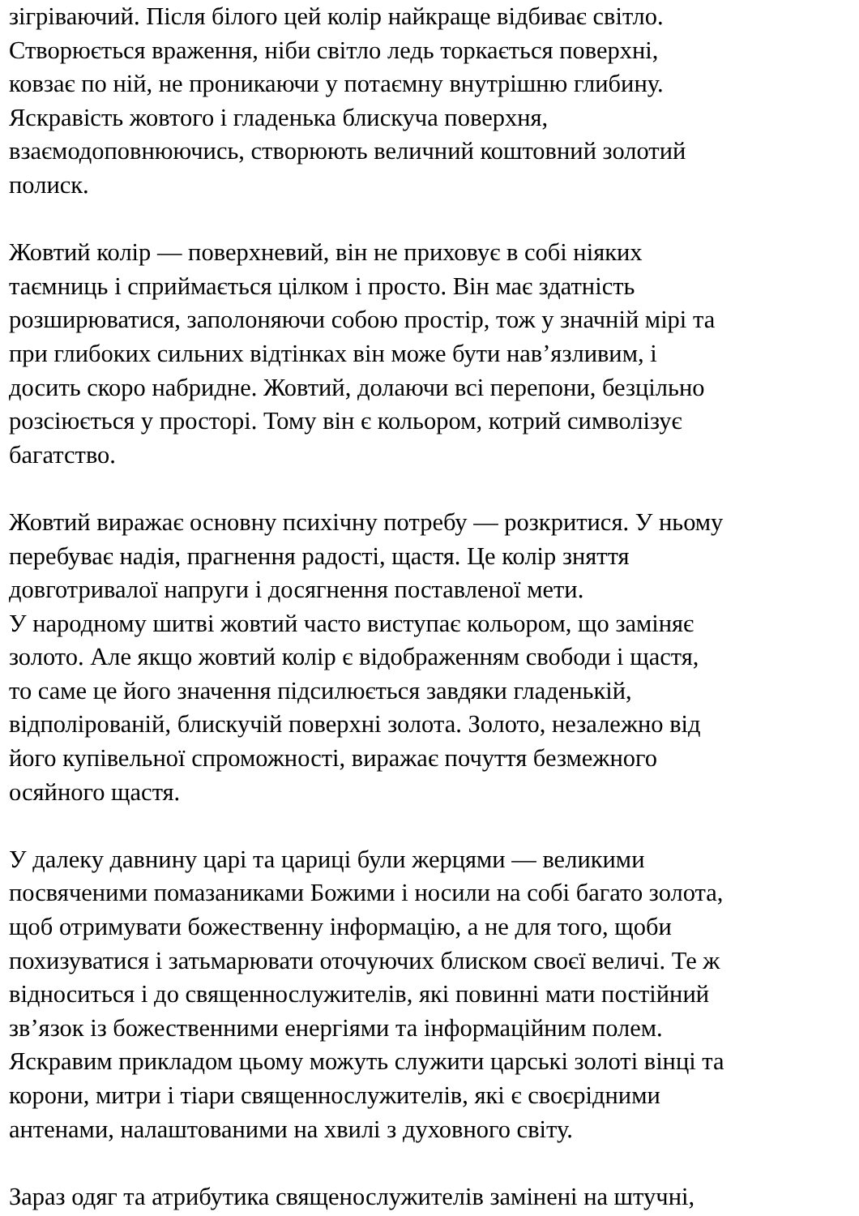зігріваючий. Після білого цей колір найкраще відбиває світло.
Створюється враження, ніби світло ледь торкається поверхні,
ковзає по ній, не проникаючи у потаємну внутрішню глибину.
Яскравість жовтого і гладенька блискуча поверхня,
взаємодоповнюючись, створюють величний коштовний золотий
полиск.
Жовтий колір — поверхневий, він не приховує в собі ніяких
таємниць і сприймається цілком і просто. Він має здатність
розширюватися, заполоняючи собою простір, тож у значній мірі та
при глибоких сильних відтінках він може бути нав’язливим, і
досить скоро набридне. Жовтий, долаючи всі перепони, безцільно
розсіюється у просторі. Тому він є кольором, котрий символізує
багатство.
Жовтий виражає основну психічну потребу — розкритися. У ньому
перебуває надія, прагнення радості, щастя. Це колір зняття
довготривалої напруги і досягнення поставленої мети.
У народному шитві жовтий часто виступає кольором, що заміняє
золото. Але якщо жовтий колір є відображенням свободи і щастя,
то саме це його значення підсилюється завдяки гладенькій,
відполірованій, блискучій поверхні золота. Золото, незалежно від
його купівельної спроможності, виражає почуття безмежного
осяйного щастя.
У далеку давнину царі та цариці були жерцями — великими
посвяченими помазаниками Божими і носили на собі багато золота,
щоб отримувати божественну інформацію, а не для того, щоби
похизуватися і затьмарювати оточуючих блиском своєї величі. Те ж
відноситься і до священнослужителів, які повинні мати постійний
зв’язок із божественними енергіями та інформаційним полем.
Яскравим прикладом цьому можуть служити царські золоті вінці та
корони, митри і тіари священнослужителів, які є своєрідними
антенами, налаштованими на хвилі з духовного світу.
Зараз одяг та атрибутика священослужителів замінені на штучні,